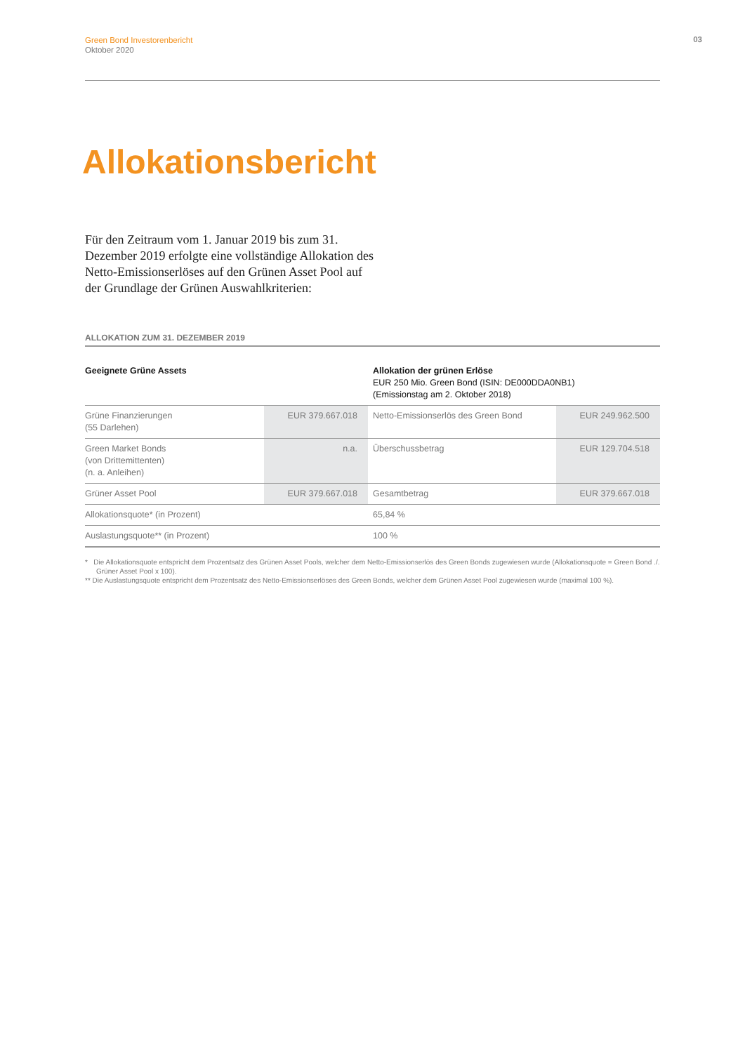Green Bond Investorenbericht
Oktober 2020
03
Allokationsbericht
Für den Zeitraum vom 1. Januar 2019 bis zum 31. Dezember 2019 erfolgte eine vollständige Allokation des Netto-Emissionserlöses auf den Grünen Asset Pool auf der Grundlage der Grünen Auswahlkriterien:
ALLOKATION ZUM 31. DEZEMBER 2019
| Geeignete Grüne Assets | | | Allokation der grünen Erlöse EUR 250 Mio. Green Bond (ISIN: DE000DDA0NB1) (Emissionstag am 2. Oktober 2018) | |
| --- | --- | --- | --- | --- |
| Grüne Finanzierungen (55 Darlehen) | EUR 379.667.018 | | Netto-Emissionserlös des Green Bond | EUR 249.962.500 |
| Green Market Bonds (von Drittemittenten) (n. a. Anleihen) | n.a. | | Überschussbetrag | EUR 129.704.518 |
| Grüner Asset Pool | EUR 379.667.018 | | Gesamtbetrag | EUR 379.667.018 |
| Allokationsquote* (in Prozent) | | | 65,84 % | |
| Auslastungsquote** (in Prozent) | | | 100 % | |
* Die Allokationsquote entspricht dem Prozentsatz des Grünen Asset Pools, welcher dem Netto-Emissionserlös des Green Bonds zugewiesen wurde (Allokationsquote = Green Bond ./. Grüner Asset Pool x 100).
** Die Auslastungsquote entspricht dem Prozentsatz des Netto-Emissionserlöses des Green Bonds, welcher dem Grünen Asset Pool zugewiesen wurde (maximal 100 %).